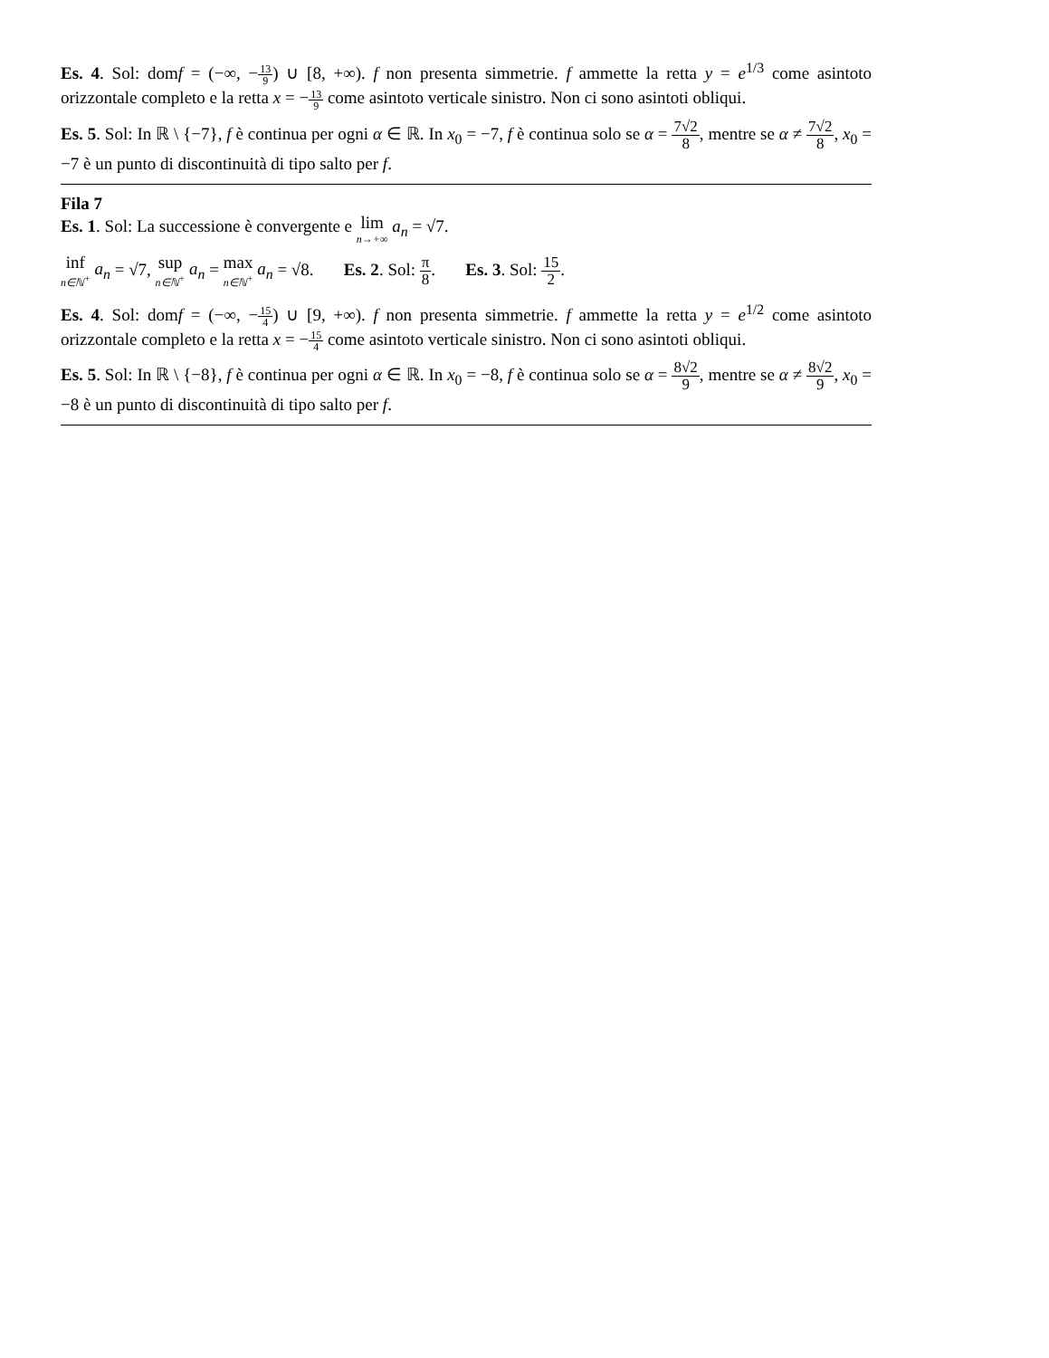Es. 4. Sol: domf = (−∞, −13 9) ∪ [8, +∞). f non presenta simmetrie. f ammette la retta y = e<sup>1/3</sup> come asintoto orizzontale completo e la retta x = −13 9 come asintoto verticale sinistro. Non ci sono asintoti obliqui.
Es. 5. Sol: In ℝ \ {−7}, f è continua per ogni α ∈ ℝ. In x<sub>0</sub> = −7, f è continua solo se α = 7√2 8, mentre se α ≠ 7√2 8, x<sub>0</sub> = −7 è un punto di discontinuità di tipo salto per f.
Fila 7
Es. 1. Sol: La successione è convergente e lim n→+∞ a<sub>n</sub> = √7.
inf n∈ℕ<sup>+</sup> a<sub>n</sub> = √7, sup n∈ℕ<sup>+</sup> a<sub>n</sub> = max n∈ℕ<sup>+</sup> a<sub>n</sub> = √8. Es. 2. Sol: π 8. Es. 3. Sol: 15 2.
Es. 4. Sol: domf = (−∞, −15 4) ∪ [9, +∞). f non presenta simmetrie. f ammette la retta y = e<sup>1/2</sup> come asintoto orizzontale completo e la retta x = −15 4 come asintoto verticale sinistro. Non ci sono asintoti obliqui.
Es. 5. Sol: In ℝ \ {−8}, f è continua per ogni α ∈ ℝ. In x<sub>0</sub> = −8, f è continua solo se α = 8√2 9, mentre se α ≠ 8√2 9, x<sub>0</sub> = −8 è un punto di discontinuità di tipo salto per f.